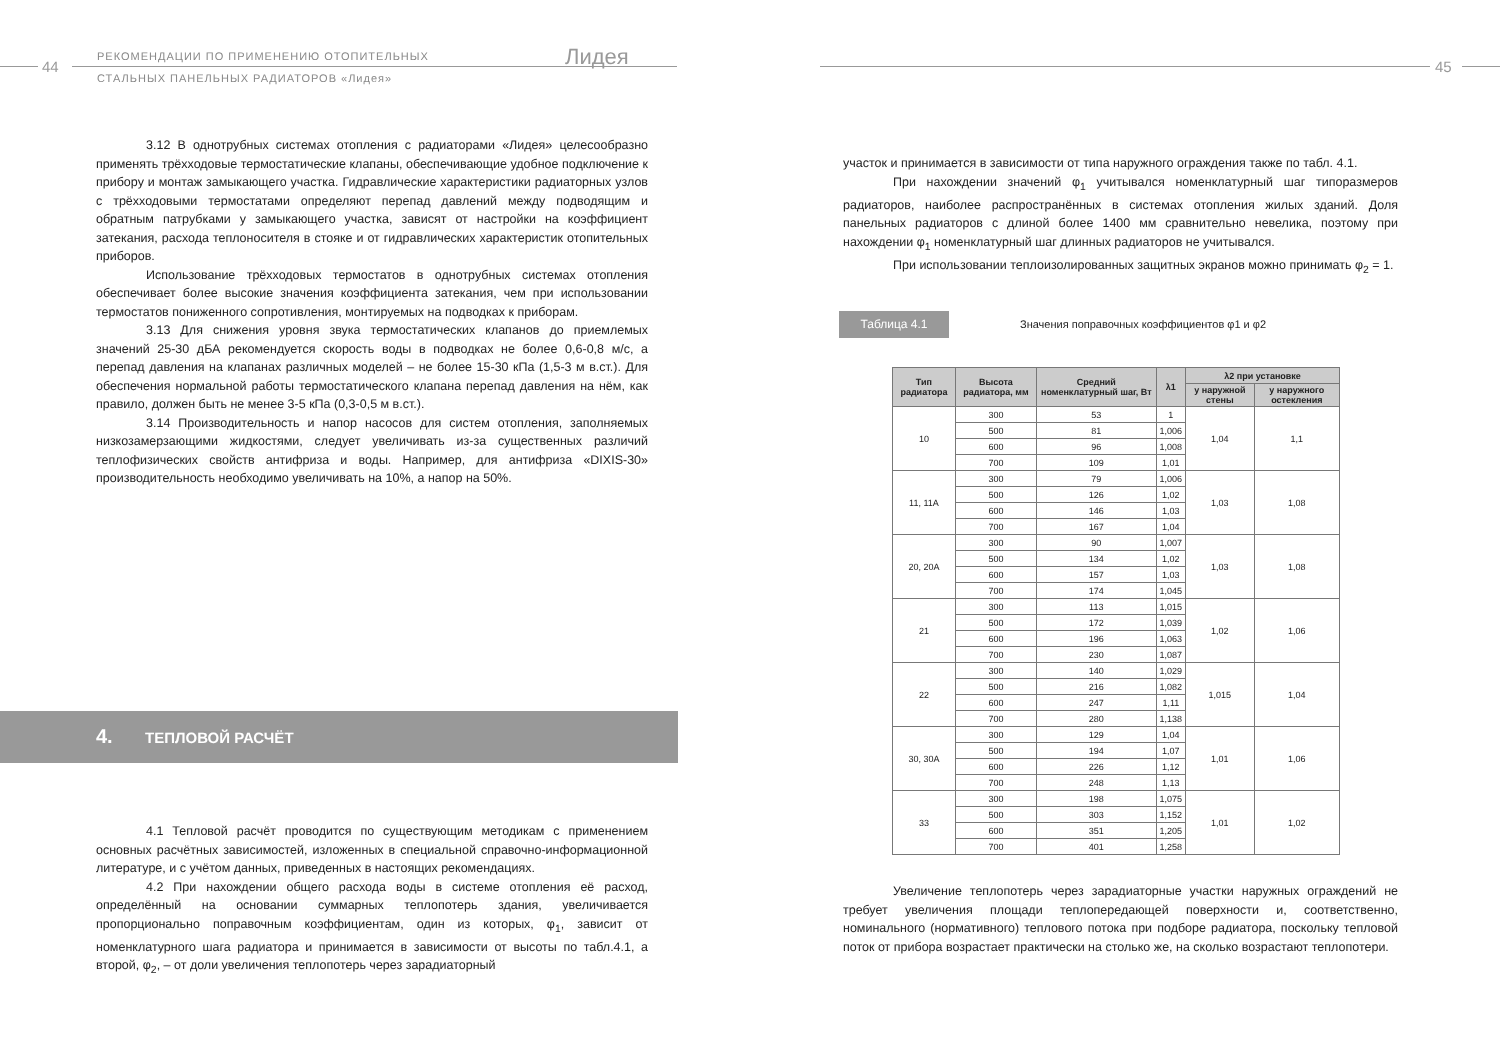44
РЕКОМЕНДАЦИИ ПО ПРИМЕНЕНИЮ ОТОПИТЕЛЬНЫХ
СТАЛЬНЫХ ПАНЕЛЬНЫХ РАДИАТОРОВ «Лидея»
Лидея
3.12 В однотрубных системах отопления с радиаторами «Лидея» целесообразно применять трёхходовые термостатические клапаны, обеспечивающие удобное подключение к прибору и монтаж замыкающего участка. Гидравлические характеристики радиаторных узлов с трёхходовыми термостатами определяют перепад давлений между подводящим и обратным патрубками у замыкающего участка, зависят от настройки на коэффициент затекания, расхода теплоносителя в стояке и от гидравлических характеристик отопительных приборов.
Использование трёхходовых термостатов в однотрубных системах отопления обеспечивает более высокие значения коэффициента затекания, чем при использовании термостатов пониженного сопротивления, монтируемых на подводках к приборам.
3.13 Для снижения уровня звука термостатических клапанов до приемлемых значений 25-30 дБА рекомендуется скорость воды в подводках не более 0,6-0,8 м/с, а перепад давления на клапанах различных моделей – не более 15-30 кПа (1,5-3 м в.ст.). Для обеспечения нормальной работы термостатического клапана перепад давления на нём, как правило, должен быть не менее 3-5 кПа (0,3-0,5 м в.ст.).
3.14 Производительность и напор насосов для систем отопления, заполняемых низкозамерзающими жидкостями, следует увеличивать из-за существенных различий теплофизических свойств антифриза и воды. Например, для антифриза «DIXIS-30» производительность необходимо увеличивать на 10%, а напор на 50%.
4. ТЕПЛОВОЙ РАСЧЁТ
4.1 Тепловой расчёт проводится по существующим методикам с применением основных расчётных зависимостей, изложенных в специальной справочно-информационной литературе, и с учётом данных, приведенных в настоящих рекомендациях.
4.2 При нахождении общего расхода воды в системе отопления её расход, определённый на основании суммарных теплопотерь здания, увеличивается пропорционально поправочным коэффициентам, один из которых, φ<sub>1</sub>, зависит от номенклатурного шага радиатора и принимается в зависимости от высоты по табл.4.1, а второй, φ<sub>2</sub>, – от доли увеличения теплопотерь через зарадиаторный
45
участок и принимается в зависимости от типа наружного ограждения также по табл. 4.1.
При нахождении значений φ<sub>1</sub> учитывался номенклатурный шаг типоразмеров радиаторов, наиболее распространённых в системах отопления жилых зданий. Доля панельных радиаторов с длиной более 1400 мм сравнительно невелика, поэтому при нахождении φ<sub>1</sub> номенклатурный шаг длинных радиаторов не учитывался.
При использовании теплоизолированных защитных экранов можно принимать φ<sub>2</sub> = 1.
Таблица 4.1
Значения поправочных коэффициентов φ1 и φ2
| Тип радиатора | Высота радиатора, мм | Средний номенклатурный шаг, Вт | λ1 | λ2 при установке | |
| --- | --- | --- | --- | --- | --- |
| | | | | у наружной стены | у наружного остекления |
| 10 | 300 | 53 | 1 | 1,04 | 1,1 |
| | 500 | 81 | 1,006 | | |
| | 600 | 96 | 1,008 | | |
| | 700 | 109 | 1,01 | | |
| 11, 11А | 300 | 79 | 1,006 | 1,03 | 1,08 |
| | 500 | 126 | 1,02 | | |
| | 600 | 146 | 1,03 | | |
| | 700 | 167 | 1,04 | | |
| 20, 20А | 300 | 90 | 1,007 | 1,03 | 1,08 |
| | 500 | 134 | 1,02 | | |
| | 600 | 157 | 1,03 | | |
| | 700 | 174 | 1,045 | | |
| 21 | 300 | 113 | 1,015 | 1,02 | 1,06 |
| | 500 | 172 | 1,039 | | |
| | 600 | 196 | 1,063 | | |
| | 700 | 230 | 1,087 | | |
| 22 | 300 | 140 | 1,029 | 1,015 | 1,04 |
| | 500 | 216 | 1,082 | | |
| | 600 | 247 | 1,11 | | |
| | 700 | 280 | 1,138 | | |
| 30, 30А | 300 | 129 | 1,04 | 1,01 | 1,06 |
| | 500 | 194 | 1,07 | | |
| | 600 | 226 | 1,12 | | |
| | 700 | 248 | 1,13 | | |
| 33 | 300 | 198 | 1,075 | 1,01 | 1,02 |
| | 500 | 303 | 1,152 | | |
| | 600 | 351 | 1,205 | | |
| | 700 | 401 | 1,258 | | |
Увеличение теплопотерь через зарадиаторные участки наружных ограждений не требует увеличения площади теплопередающей поверхности и, соответственно, номинального (нормативного) теплового потока при подборе радиатора, поскольку тепловой поток от прибора возрастает практически на столько же, на сколько возрастают теплопотери.